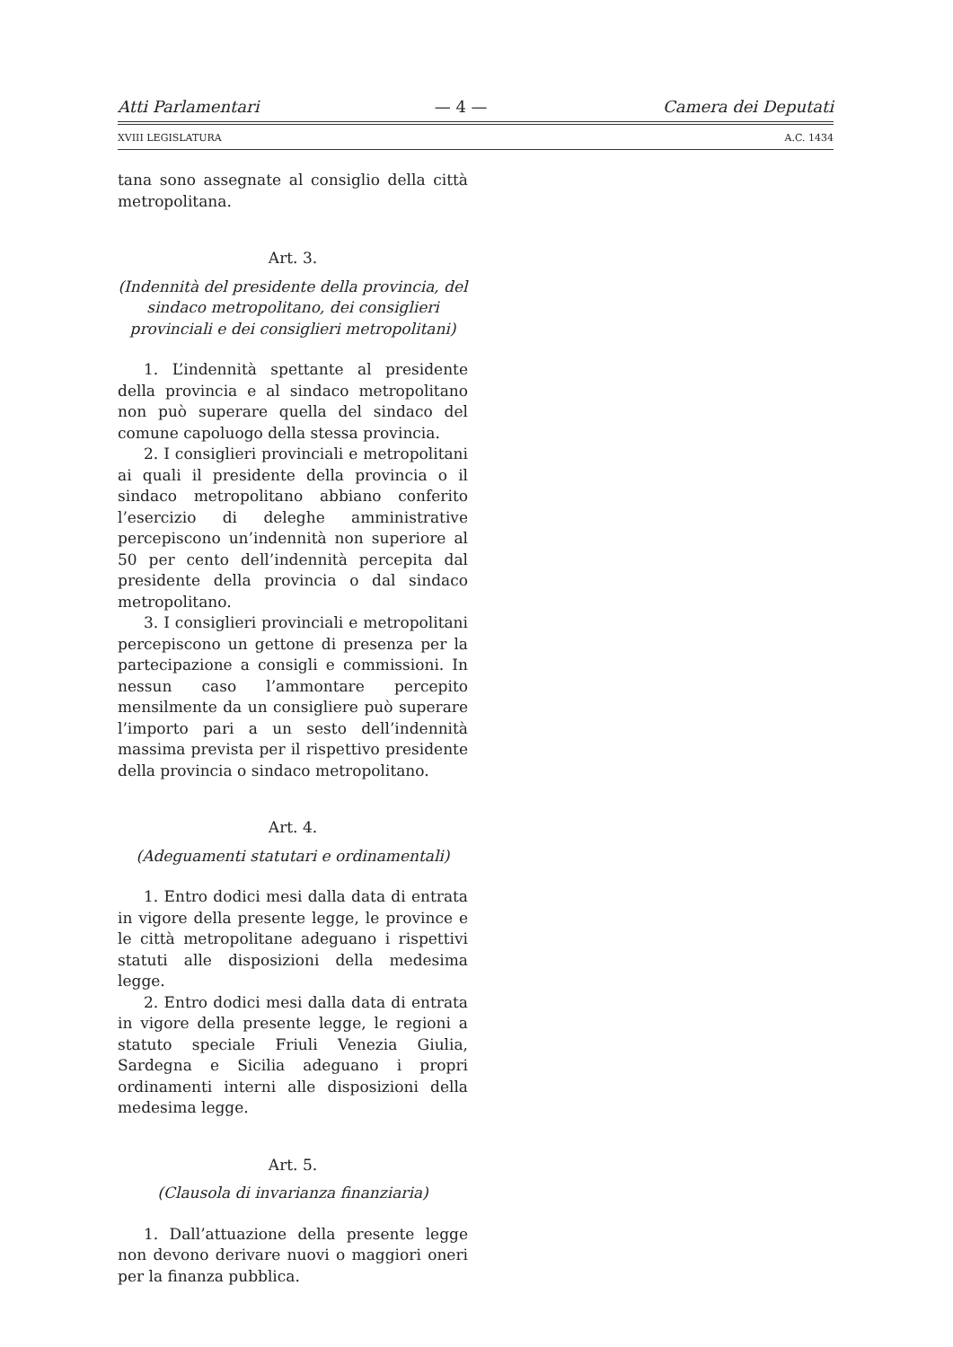Atti Parlamentari — 4 — Camera dei Deputati
XVIII LEGISLATURA A.C. 1434
tana sono assegnate al consiglio della città metropolitana.
Art. 3.
(Indennità del presidente della provincia, del sindaco metropolitano, dei consiglieri provinciali e dei consiglieri metropolitani)
1. L’indennità spettante al presidente della provincia e al sindaco metropolitano non può superare quella del sindaco del comune capoluogo della stessa provincia.
2. I consiglieri provinciali e metropolitani ai quali il presidente della provincia o il sindaco metropolitano abbiano conferito l’esercizio di deleghe amministrative percepiscono un’indennità non superiore al 50 per cento dell’indennità percepita dal presidente della provincia o dal sindaco metropolitano.
3. I consiglieri provinciali e metropolitani percepiscono un gettone di presenza per la partecipazione a consigli e commissioni. In nessun caso l’ammontare percepito mensilmente da un consigliere può superare l’importo pari a un sesto dell’indennità massima prevista per il rispettivo presidente della provincia o sindaco metropolitano.
Art. 4.
(Adeguamenti statutari e ordinamentali)
1. Entro dodici mesi dalla data di entrata in vigore della presente legge, le province e le città metropolitane adeguano i rispettivi statuti alle disposizioni della medesima legge.
2. Entro dodici mesi dalla data di entrata in vigore della presente legge, le regioni a statuto speciale Friuli Venezia Giulia, Sardegna e Sicilia adeguano i propri ordinamenti interni alle disposizioni della medesima legge.
Art. 5.
(Clausola di invarianza finanziaria)
1. Dall’attuazione della presente legge non devono derivare nuovi o maggiori oneri per la finanza pubblica.